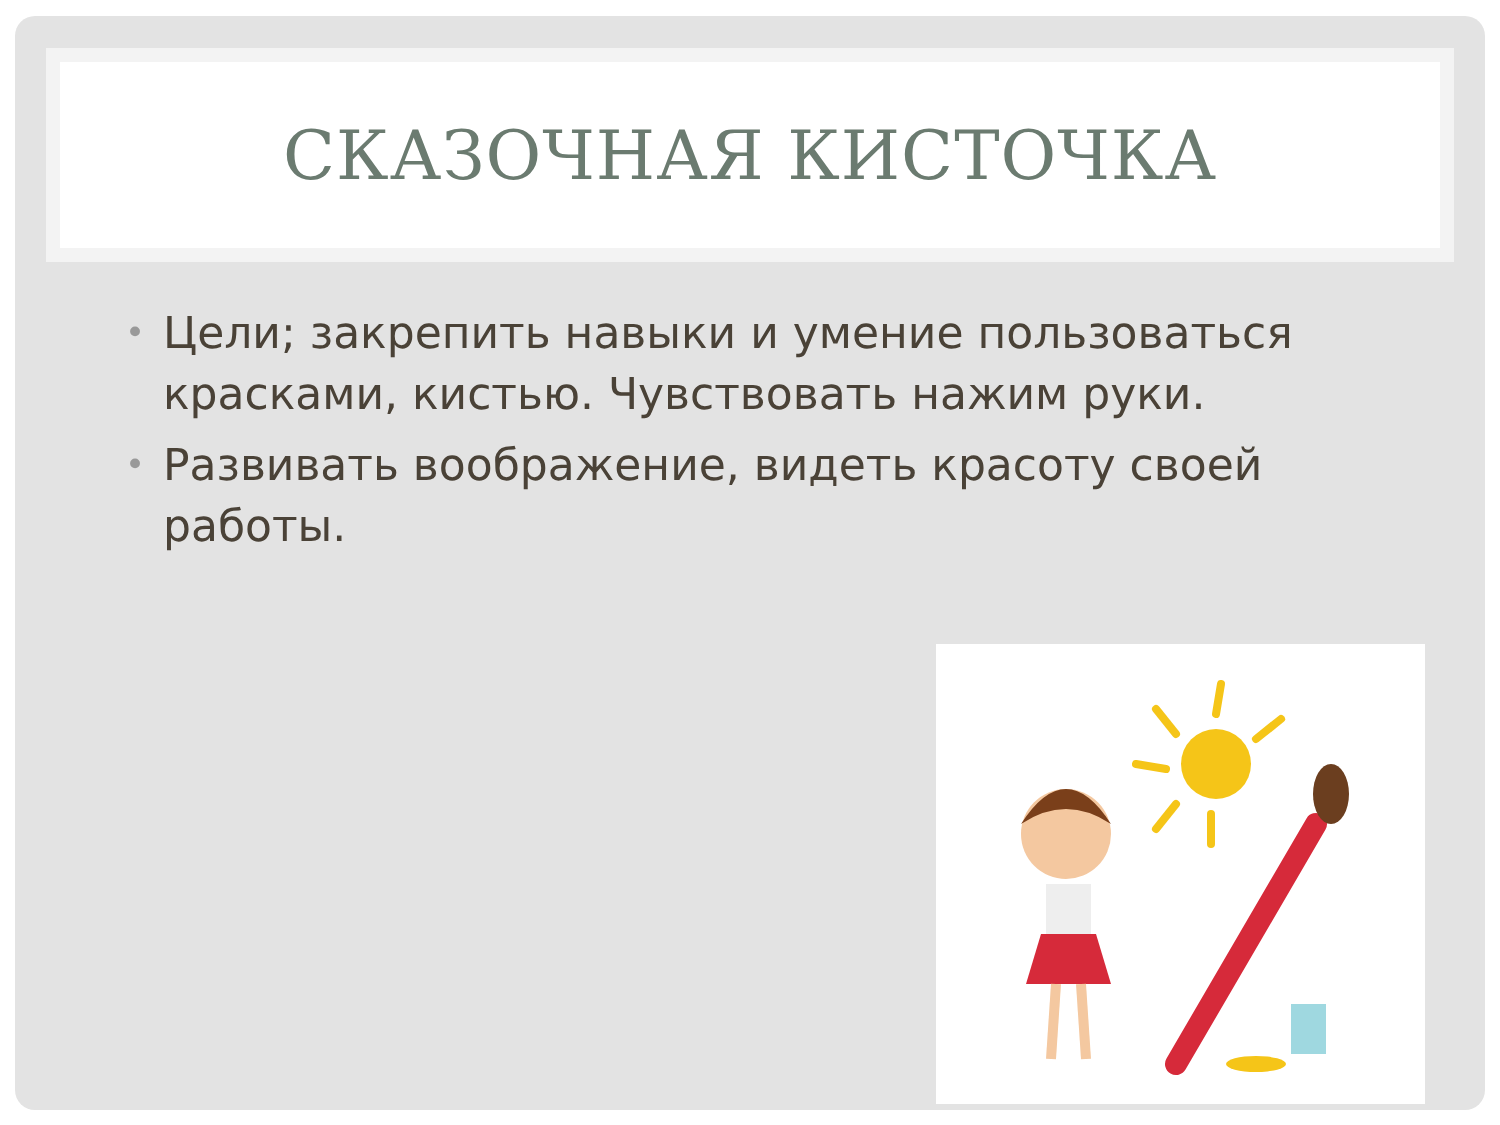СКАЗОЧНАЯ КИСТОЧКА
• Цели; закрепить навыки и умение пользоваться красками, кистью. Чувствовать нажим руки.
• Развивать воображение, видеть красоту своей работы.